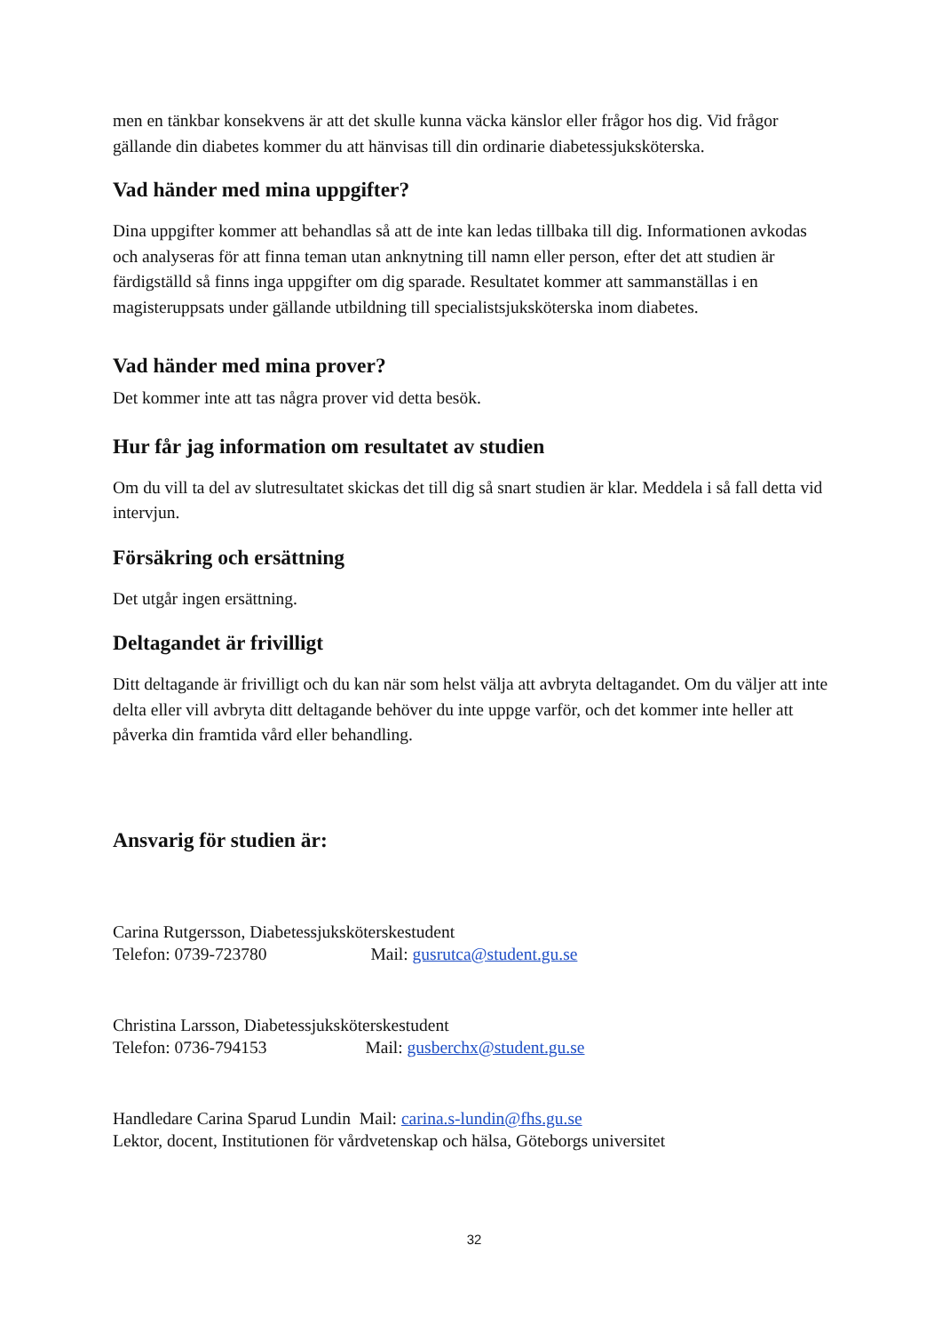men en tänkbar konsekvens är att det skulle kunna väcka känslor eller frågor hos dig. Vid frågor gällande din diabetes kommer du att hänvisas till din ordinarie diabetessjuksköterska.
Vad händer med mina uppgifter?
Dina uppgifter kommer att behandlas så att de inte kan ledas tillbaka till dig. Informationen avkodas och analyseras för att finna teman utan anknytning till namn eller person, efter det att studien är färdigställd så finns inga uppgifter om dig sparade. Resultatet kommer att sammanställas i en magisteruppsats under gällande utbildning till specialistsjuksköterska inom diabetes.
Vad händer med mina prover?
Det kommer inte att tas några prover vid detta besök.
Hur får jag information om resultatet av studien
Om du vill ta del av slutresultatet skickas det till dig så snart studien är klar. Meddela i så fall detta vid intervjun.
Försäkring och ersättning
Det utgår ingen ersättning.
Deltagandet är frivilligt
Ditt deltagande är frivilligt och du kan när som helst välja att avbryta deltagandet. Om du väljer att inte delta eller vill avbryta ditt deltagande behöver du inte uppge varför, och det kommer inte heller att påverka din framtida vård eller behandling.
Ansvarig för studien är:
Carina Rutgersson, Diabetessjuksköterskestudent
Telefon: 0739-723780 Mail: gusrutca@student.gu.se
Christina Larsson, Diabetessjuksköterskestudent
Telefon: 0736-794153 Mail: gusberchx@student.gu.se
Handledare Carina Sparud Lundin Mail: carina.s-lundin@fhs.gu.se
Lektor, docent, Institutionen för vårdvetenskap och hälsa, Göteborgs universitet
32